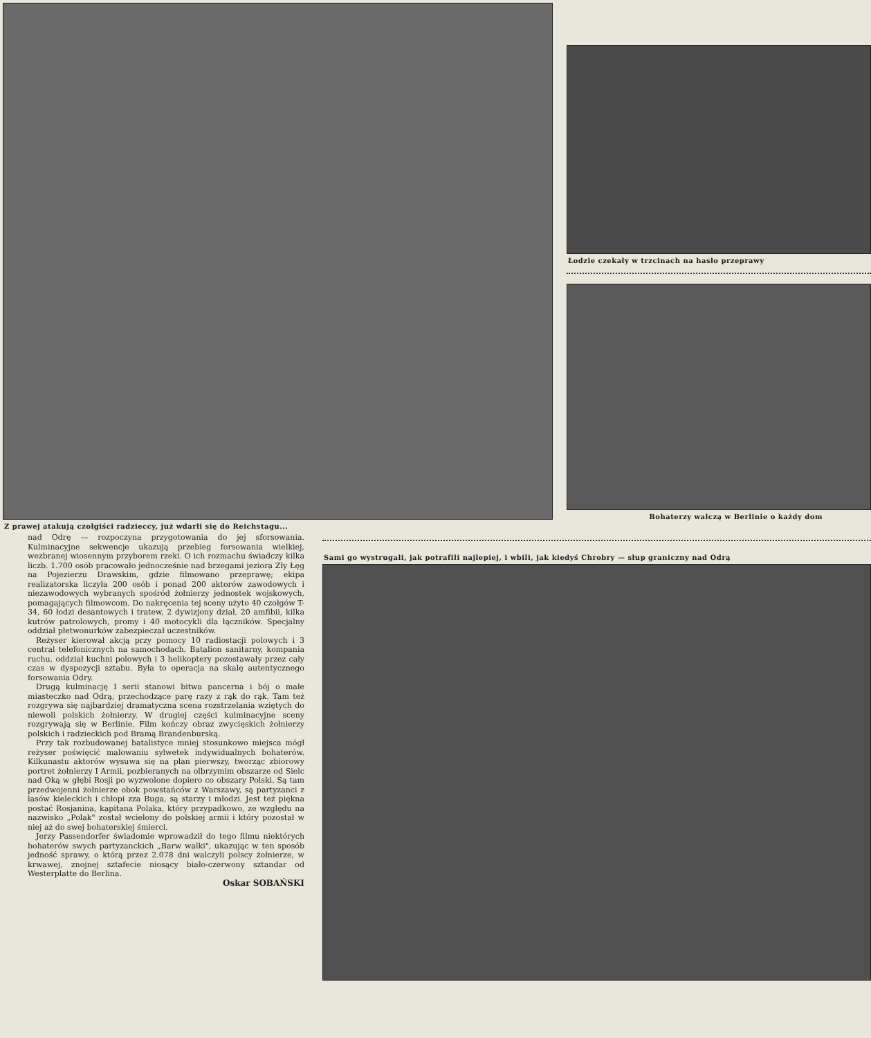Z prawej atakują czołgiści radzieccy, już wdarli się do Reichstagu...
Łodzie czekały w trzcinach na hasło przeprawy
Bohaterzy walczą w Berlinie o każdy dom
nad Odrę — rozpoczyna przygotowania do jej sforsowania. Kulminacyjne sekwencje ukazują przebieg forsowania wielkiej, wezbranej wiosennym przyborem rzeki. O ich rozmachu świadczy kilka liczb. 1.700 osób pracowało jednocześnie nad brzegami jeziora Zły Łęg na Pojezierzu Drawskim, gdzie filmowano przeprawę; ekipa realizatorska liczyła 200 osób i ponad 200 aktorów zawodowych i niezawodowych wybranych spośród żołnierzy jednostek wojskowych, pomagających filmowcom. Do nakręcenia tej sceny użyto 40 czołgów T-34, 60 łodzi desantowych i tratew, 2 dywizjony dział, 20 amfibii, kilka kutrów patrolowych, promy i 40 motocykli dla łączników. Specjalny oddział płetwonurków zabezpieczał uczestników.
Reżyser kierował akcją przy pomocy 10 radiostacji polowych i 3 central telefonicznych na samochodach. Batalion sanitarny, kompania ruchu, oddział kuchni polowych i 3 helikoptery pozostawały przez cały czas w dyspozycji sztabu. Była to operacja na skalę autentycznego forsowania Odry.
Drugą kulminację I serii stanowi bitwa pancerna i bój o małe miasteczko nad Odrą, przechodzące parę razy z rąk do rąk. Tam też rozgrywa się najbardziej dramatyczna scena rozstrzelania wziętych do niewoli polskich żołnierzy. W drugiej części kulminacyjne sceny rozgrywają się w Berlinie. Film kończy obraz zwycięskich żołnierzy polskich i radzieckich pod Bramą Brandenburską.
Przy tak rozbudowanej batalistyce mniej stosunkowo miejsca mógł reżyser poświęcić malowaniu sylwetek indywidualnych bohaterów. Kilkunastu aktorów wysuwa się na plan pierwszy, tworząc zbiorowy portret żołnierzy I Armii, pozbieranych na olbrzymim obszarze od Sielc nad Oką w głębi Rosji po wyzwolone dopiero co obszary Polski. Są tam przedwojenni żołnierze obok powstańców z Warszawy, są partyzanci z lasów kieleckich i chłopi zza Buga, są starzy i młodzi. Jest też piękna postać Rosjanina, kapitana Polaka, który przypadkowo, ze względu na nazwisko „Polak" został wcielony do polskiej armii i który pozostał w niej aż do swej bohaterskiej śmierci.
Jerzy Passendorfer świadomie wprowadził do tego filmu niektórych bohaterów swych partyzanckich „Barw walki", ukazując w ten sposób jedność sprawy, o którą przez 2.078 dni walczyli polscy żołnierze, w krwawej, znojnej sztafecie niosący biało-czerwony sztandar od Westerplatte do Berlina.
Oskar SOBAŃSKI
Sami go wystrugali, jak potrafili najlepiej, i wbili, jak kiedyś Chrobry — słup graniczny nad Odrą